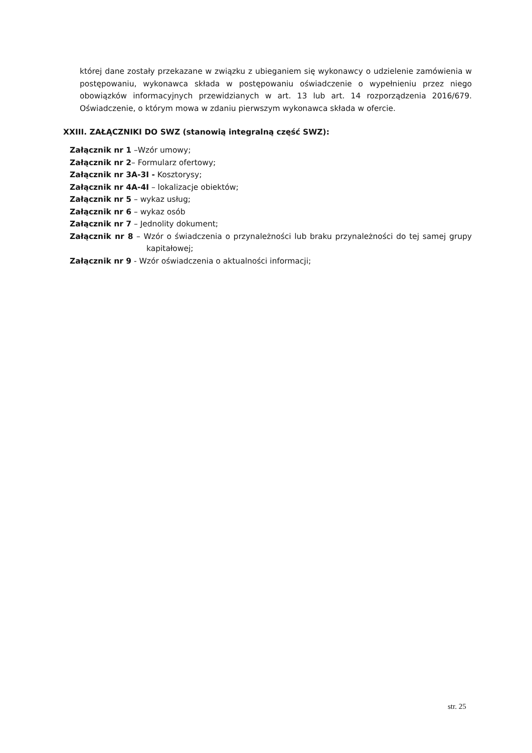której dane zostały przekazane w związku z ubieganiem się wykonawcy o udzielenie zamówienia w postępowaniu, wykonawca składa w postępowaniu oświadczenie o wypełnieniu przez niego obowiązków informacyjnych przewidzianych w art. 13 lub art. 14 rozporządzenia 2016/679. Oświadczenie, o którym mowa w zdaniu pierwszym wykonawca składa w ofercie.
XXIII. ZAŁĄCZNIKI DO SWZ (stanowią integralną część SWZ):
Załącznik nr 1 –Wzór umowy;
Załącznik nr 2– Formularz ofertowy;
Załącznik nr 3A-3I - Kosztorysy;
Załącznik nr 4A-4I – lokalizacje obiektów;
Załącznik nr 5 – wykaz usług;
Załącznik nr 6 – wykaz osób
Załącznik nr 7 – Jednolity dokument;
Załącznik nr 8 – Wzór o świadczenia o przynależności lub braku przynależności do tej samej grupy kapitałowej;
Załącznik nr 9 - Wzór oświadczenia o aktualności informacji;
str. 25